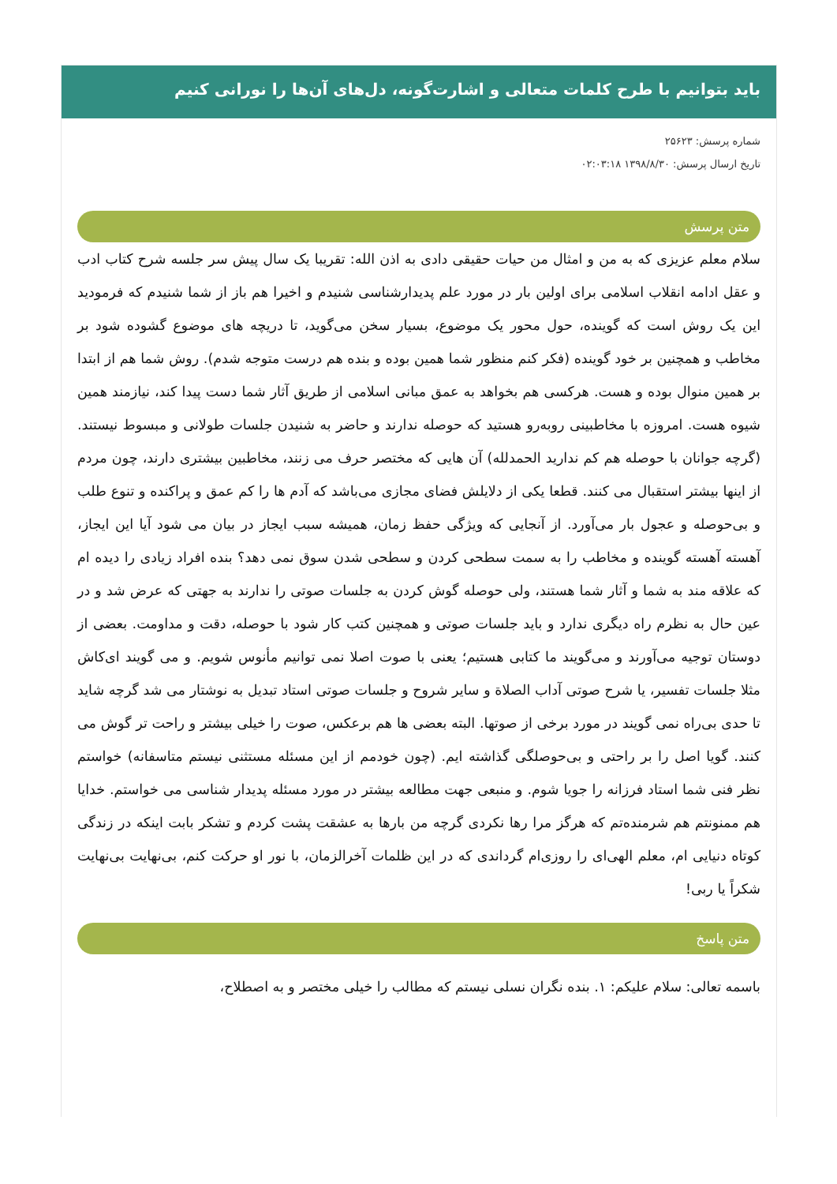باید بتوانیم با طرح کلمات متعالی و اشارت‌گونه، دل‌های آن‌ها را نورانی کنیم
شماره پرسش: ۲۵۶۲۳
تاریخ ارسال پرسش: ۱۳۹۸/۸/۳۰ ۰۲:۰۳:۱۸
متن پرسش
سلام معلم عزیزی که به من و امثال من حیات حقیقی دادی به اذن الله: تقریبا یک سال پیش سر جلسه شرح کتاب ادب و عقل ادامه انقلاب اسلامی برای اولین بار در مورد علم پدیدارشناسی شنیدم و اخیرا هم باز از شما شنیدم که فرمودید این یک روش است که گوینده، حول محور یک موضوع، بسیار سخن می‌گوید، تا دریچه های موضوع گشوده شود بر مخاطب و همچنین بر خود گوینده (فکر کنم منظور شما همین بوده و بنده هم درست متوجه شدم). روش شما هم از ابتدا بر همین منوال بوده و هست. هرکسی هم بخواهد به عمق مبانی اسلامی از طریق آثار شما دست پیدا کند، نیازمند همین شیوه هست. امروزه با مخاطبینی روبه‌رو هستید که حوصله ندارند و حاضر به شنیدن جلسات طولانی و مبسوط نیستند. (گرچه جوانان با حوصله هم کم ندارید الحمدلله) آن هایی که مختصر حرف می زنند، مخاطبین بیشتری دارند، چون مردم از اینها بیشتر استقبال می کنند. قطعا یکی از دلایلش فضای مجازی می‌باشد که آدم ها را کم عمق و پراکنده و تنوع طلب و بی‌حوصله و عجول بار می‌آورد. از آنجایی که ویژگی حفظ زمان، همیشه سبب ایجاز در بیان می شود آیا این ایجاز، آهسته آهسته گوینده و مخاطب را به سمت سطحی کردن و سطحی شدن سوق نمی دهد؟ بنده افراد زیادی را دیده ام که علاقه مند به شما و آثار شما هستند، ولی حوصله گوش کردن به جلسات صوتی را ندارند به جهتی که عرض شد و در عین حال به نظرم راه دیگری ندارد و باید جلسات صوتی و همچنین کتب کار شود با حوصله، دقت و مداومت. بعضی از دوستان توجیه می‌آورند و می‌گویند ما کتابی هستیم؛ یعنی با صوت اصلا نمی توانیم مأنوس شویم. و می گویند ای‌کاش مثلا جلسات تفسیر، یا شرح صوتی آداب الصلاة و سایر شروح و جلسات صوتی استاد تبدیل به نوشتار می شد گرچه شاید تا حدی بی‌راه نمی گویند در مورد برخی از صوتها. البته بعضی ها هم برعکس، صوت را خیلی بیشتر و راحت تر گوش می کنند. گویا اصل را بر راحتی و بی‌حوصلگی گذاشته ایم. (چون خودمم از این مسئله مستثنی نیستم متاسفانه) خواستم نظر فنی شما استاد فرزانه را جویا شوم. و منبعی جهت مطالعه بیشتر در مورد مسئله پدیدار شناسی می خواستم. خدایا هم ممنونتم هم شرمنده‌تم که هرگز مرا رها نکردی گرچه من بارها به عشقت پشت کردم و تشکر بابت اینکه در زندگی کوتاه دنیایی ام، معلم الهی‌ای را روزی‌ام گرداندی که در این ظلمات آخرالزمان، با نور او حرکت کنم، بی‌نهایت بی‌نهایت شکراً یا ربی!
متن پاسخ
باسمه تعالی: سلام علیکم: ۱. بنده نگران نسلی نیستم که مطالب را خیلی مختصر و به اصطلاح،